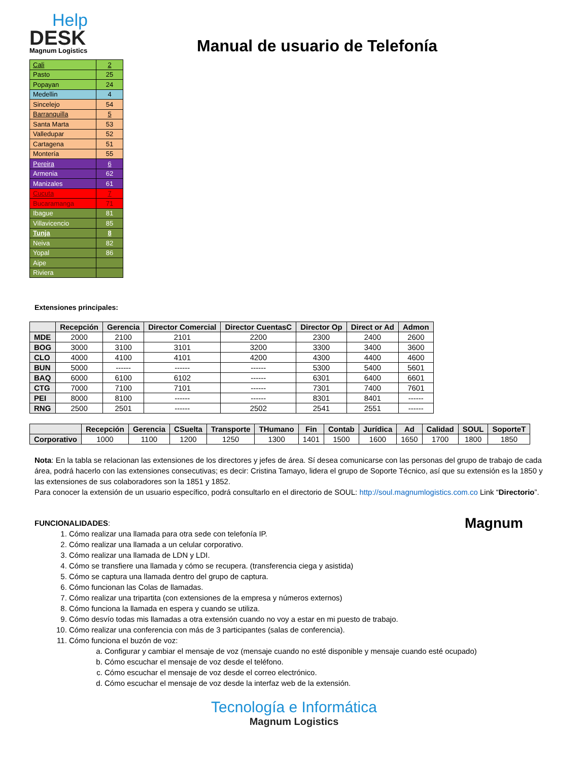Help
DESK
Magnum Logistics
Manual de usuario de Telefonía
| Cali | 2 |
| Pasto | 25 |
| Popayan | 24 |
| Medellin | 4 |
| Sincelejo | 54 |
| Barranquilla | 5 |
| Santa Marta | 53 |
| Valledupar | 52 |
| Cartagena | 51 |
| Montería | 55 |
| Pereira | 6 |
| Armenia | 62 |
| Manizales | 61 |
| Cucuta | 7 |
| Bucaramanga | 71 |
| Ibague | 81 |
| Villavicencio | 85 |
| Tunja | 8 |
| Neiva | 82 |
| Yopal | 86 |
| Aipe | |
| Riviera | |
Extensiones principales:
| | Recepción | Gerencia | Director Comercial | Director CuentasC | Director Op | Direct or Ad | Admon |
| --- | --- | --- | --- | --- | --- | --- | --- |
| MDE | 2000 | 2100 | 2101 | 2200 | 2300 | 2400 | 2600 |
| BOG | 3000 | 3100 | 3101 | 3200 | 3300 | 3400 | 3600 |
| CLO | 4000 | 4100 | 4101 | 4200 | 4300 | 4400 | 4600 |
| BUN | 5000 | ------ | ------ | ------ | 5300 | 5400 | 5601 |
| BAQ | 6000 | 6100 | 6102 | ------ | 6301 | 6400 | 6601 |
| CTG | 7000 | 7100 | 7101 | ------ | 7301 | 7400 | 7601 |
| PEI | 8000 | 8100 | ------ | ------ | 8301 | 8401 | ------ |
| RNG | 2500 | 2501 | ------ | 2502 | 2541 | 2551 | ------ |
| | Recepción | Gerencia | CSuelta | Transporte | THumano | Fin | Contab | Jurídica | Ad | Calidad | SOUL | SoporteT |
| --- | --- | --- | --- | --- | --- | --- | --- | --- | --- | --- | --- | --- |
| Corporativo | 1000 | 1100 | 1200 | 1250 | 1300 | 1401 | 1500 | 1600 | 1650 | 1700 | 1800 | 1850 |
Nota: En la tabla se relacionan las extensiones de los directores y jefes de área. Sí desea comunicarse con las personas del grupo de trabajo de cada área, podrá hacerlo con las extensiones consecutivas; es decir: Cristina Tamayo, lidera el grupo de Soporte Técnico, así que su extensión es la 1850 y las extensiones de sus colaboradores son la 1851 y 1852.
Para conocer la extensión de un usuario específico, podrá consultarlo en el directorio de SOUL: http://soul.magnumlogistics.com.co Link “Directorio”.
FUNCIONALIDADES: Magnum
1. Cómo realizar una llamada para otra sede con telefonía IP.
2. Cómo realizar una llamada a un celular corporativo.
3. Cómo realizar una llamada de LDN y LDI.
4. Cómo se transfiere una llamada y cómo se recupera. (transferencia ciega y asistida)
5. Cómo se captura una llamada dentro del grupo de captura.
6. Cómo funcionan las Colas de llamadas.
7. Cómo realizar una tripartita (con extensiones de la empresa y números externos)
8. Cómo funciona la llamada en espera y cuando se utiliza.
9. Cómo desvío todas mis llamadas a otra extensión cuando no voy a estar en mi puesto de trabajo.
10. Cómo realizar una conferencia con más de 3 participantes (salas de conferencia).
11. Cómo funciona el buzón de voz:
a. Configurar y cambiar el mensaje de voz (mensaje cuando no esté disponible y mensaje cuando esté ocupado)
b. Cómo escuchar el mensaje de voz desde el teléfono.
c. Cómo escuchar el mensaje de voz desde el correo electrónico.
d. Cómo escuchar el mensaje de voz desde la interfaz web de la extensión.
Tecnología e Informática
Magnum Logistics